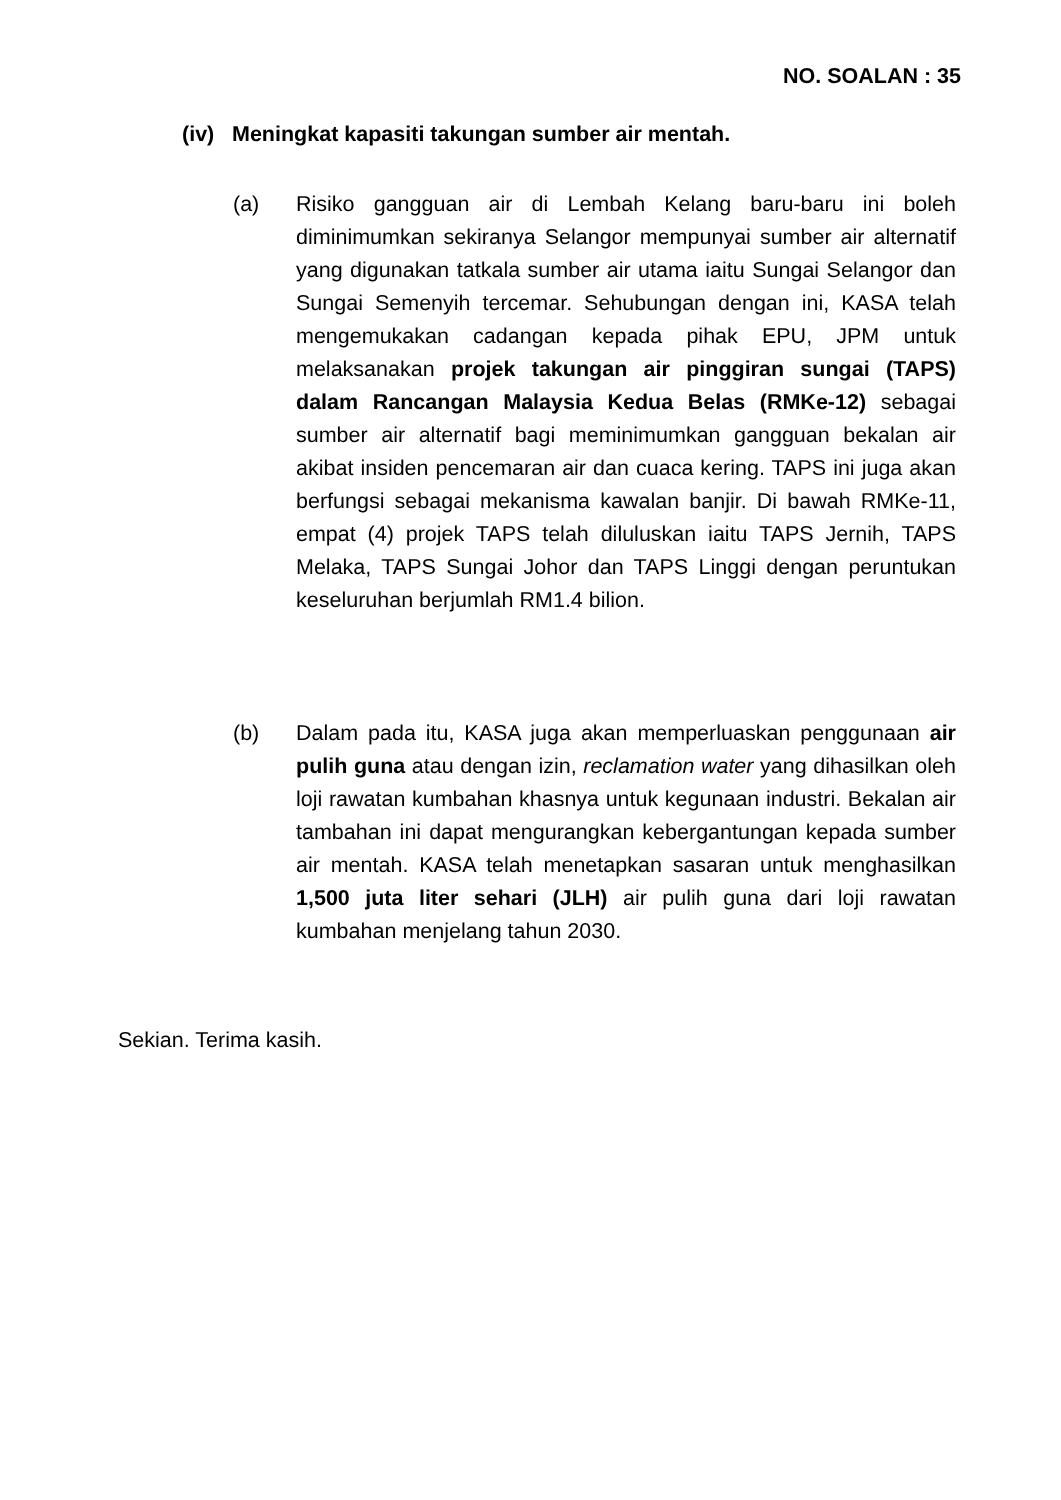NO. SOALAN : 35
(iv) Meningkat kapasiti takungan sumber air mentah.
(a) Risiko gangguan air di Lembah Kelang baru-baru ini boleh diminimumkan sekiranya Selangor mempunyai sumber air alternatif yang digunakan tatkala sumber air utama iaitu Sungai Selangor dan Sungai Semenyih tercemar. Sehubungan dengan ini, KASA telah mengemukakan cadangan kepada pihak EPU, JPM untuk melaksanakan projek takungan air pinggiran sungai (TAPS) dalam Rancangan Malaysia Kedua Belas (RMKe-12) sebagai sumber air alternatif bagi meminimumkan gangguan bekalan air akibat insiden pencemaran air dan cuaca kering. TAPS ini juga akan berfungsi sebagai mekanisma kawalan banjir. Di bawah RMKe-11, empat (4) projek TAPS telah diluluskan iaitu TAPS Jernih, TAPS Melaka, TAPS Sungai Johor dan TAPS Linggi dengan peruntukan keseluruhan berjumlah RM1.4 bilion.
(b) Dalam pada itu, KASA juga akan memperluaskan penggunaan air pulih guna atau dengan izin, reclamation water yang dihasilkan oleh loji rawatan kumbahan khasnya untuk kegunaan industri. Bekalan air tambahan ini dapat mengurangkan kebergantungan kepada sumber air mentah. KASA telah menetapkan sasaran untuk menghasilkan 1,500 juta liter sehari (JLH) air pulih guna dari loji rawatan kumbahan menjelang tahun 2030.
Sekian. Terima kasih.